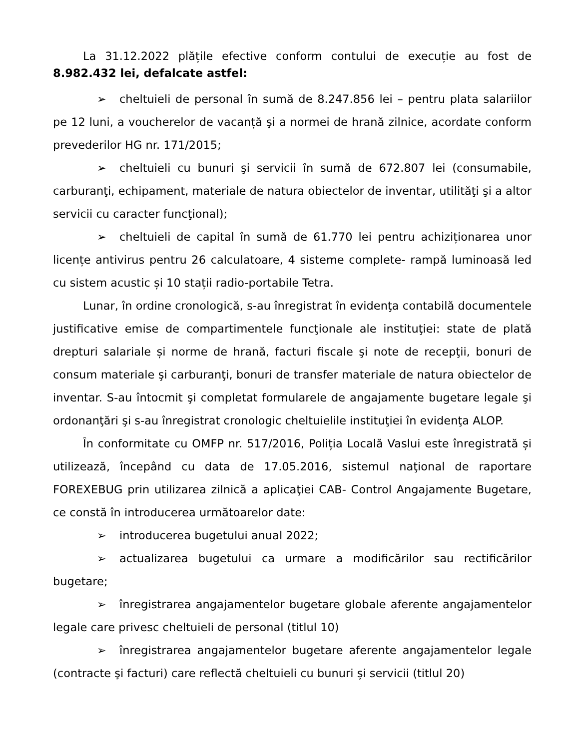La 31.12.2022 plățile efective conform contului de execuție au fost de 8.982.432 lei, defalcate astfel:
➢ cheltuieli de personal în sumă de 8.247.856 lei – pentru plata salariilor pe 12 luni, a voucherelor de vacanță şi a normei de hrană zilnice, acordate conform prevederilor HG nr. 171/2015;
➢ cheltuieli cu bunuri şi servicii în sumă de 672.807 lei (consumabile, carburanţi, echipament, materiale de natura obiectelor de inventar, utilităţi şi a altor servicii cu caracter funcţional);
➢ cheltuieli de capital în sumă de 61.770 lei pentru achiziționarea unor licențe antivirus pentru 26 calculatoare, 4 sisteme complete- rampă luminoasă led cu sistem acustic și 10 stații radio-portabile Tetra.
Lunar, în ordine cronologică, s-au înregistrat în evidenţa contabilă documentele justificative emise de compartimentele funcţionale ale instituţiei: state de plată drepturi salariale și norme de hrană, facturi fiscale şi note de recepţii, bonuri de consum materiale şi carburanţi, bonuri de transfer materiale de natura obiectelor de inventar. S-au întocmit şi completat formularele de angajamente bugetare legale şi ordonanţări şi s-au înregistrat cronologic cheltuielile instituţiei în evidenţa ALOP.
În conformitate cu OMFP nr. 517/2016, Poliția Locală Vaslui este înregistrată și utilizează, începând cu data de 17.05.2016, sistemul naţional de raportare FOREXEBUG prin utilizarea zilnică a aplicaţiei CAB- Control Angajamente Bugetare, ce constă în introducerea următoarelor date:
➢ introducerea bugetului anual 2022;
➢ actualizarea bugetului ca urmare a modificărilor sau rectificărilor bugetare;
➢ înregistrarea angajamentelor bugetare globale aferente angajamentelor legale care privesc cheltuieli de personal (titlul 10)
➢ înregistrarea angajamentelor bugetare aferente angajamentelor legale (contracte şi facturi) care reflectă cheltuieli cu bunuri și servicii (titlul 20)